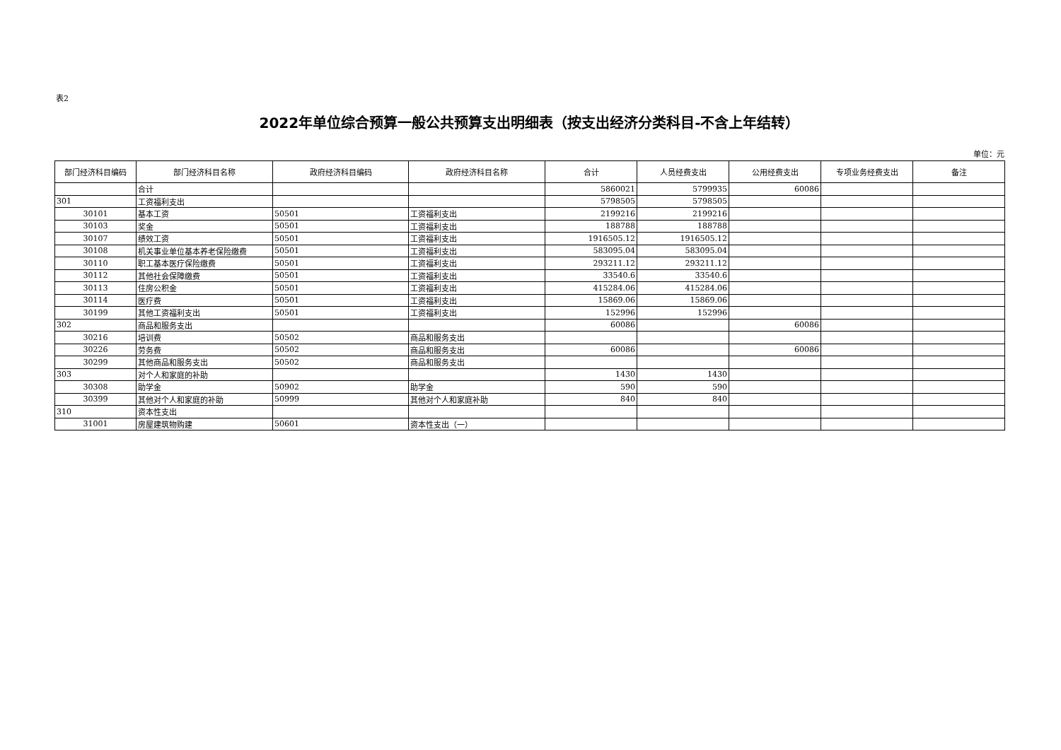表2
2022年单位综合预算一般公共预算支出明细表（按支出经济分类科目-不含上年结转）
单位：元
| 部门经济科目编码 | 部门经济科目名称 | 政府经济科目编码 | 政府经济科目名称 | 合计 | 人员经费支出 | 公用经费支出 | 专项业务经费支出 | 备注 |
| --- | --- | --- | --- | --- | --- | --- | --- | --- |
| | 合计 | | | 5860021 | 5799935 | 60086 | | |
| 301 | 工资福利支出 | | | 5798505 | 5798505 | | | |
| 30101 | 基本工资 | 50501 | 工资福利支出 | 2199216 | 2199216 | | | |
| 30103 | 奖金 | 50501 | 工资福利支出 | 188788 | 188788 | | | |
| 30107 | 绩效工资 | 50501 | 工资福利支出 | 1916505.12 | 1916505.12 | | | |
| 30108 | 机关事业单位基本养老保险缴费 | 50501 | 工资福利支出 | 583095.04 | 583095.04 | | | |
| 30110 | 职工基本医疗保险缴费 | 50501 | 工资福利支出 | 293211.12 | 293211.12 | | | |
| 30112 | 其他社会保障缴费 | 50501 | 工资福利支出 | 33540.6 | 33540.6 | | | |
| 30113 | 住房公积金 | 50501 | 工资福利支出 | 415284.06 | 415284.06 | | | |
| 30114 | 医疗费 | 50501 | 工资福利支出 | 15869.06 | 15869.06 | | | |
| 30199 | 其他工资福利支出 | 50501 | 工资福利支出 | 152996 | 152996 | | | |
| 302 | 商品和服务支出 | | | 60086 | | 60086 | | |
| 30216 | 培训费 | 50502 | 商品和服务支出 | | | | | |
| 30226 | 劳务费 | 50502 | 商品和服务支出 | 60086 | | 60086 | | |
| 30299 | 其他商品和服务支出 | 50502 | 商品和服务支出 | | | | | |
| 303 | 对个人和家庭的补助 | | | 1430 | 1430 | | | |
| 30308 | 助学金 | 50902 | 助学金 | 590 | 590 | | | |
| 30399 | 其他对个人和家庭的补助 | 50999 | 其他对个人和家庭补助 | 840 | 840 | | | |
| 310 | 资本性支出 | | | | | | | |
| 31001 | 房屋建筑物购建 | 50601 | 资本性支出（一） | | | | | |